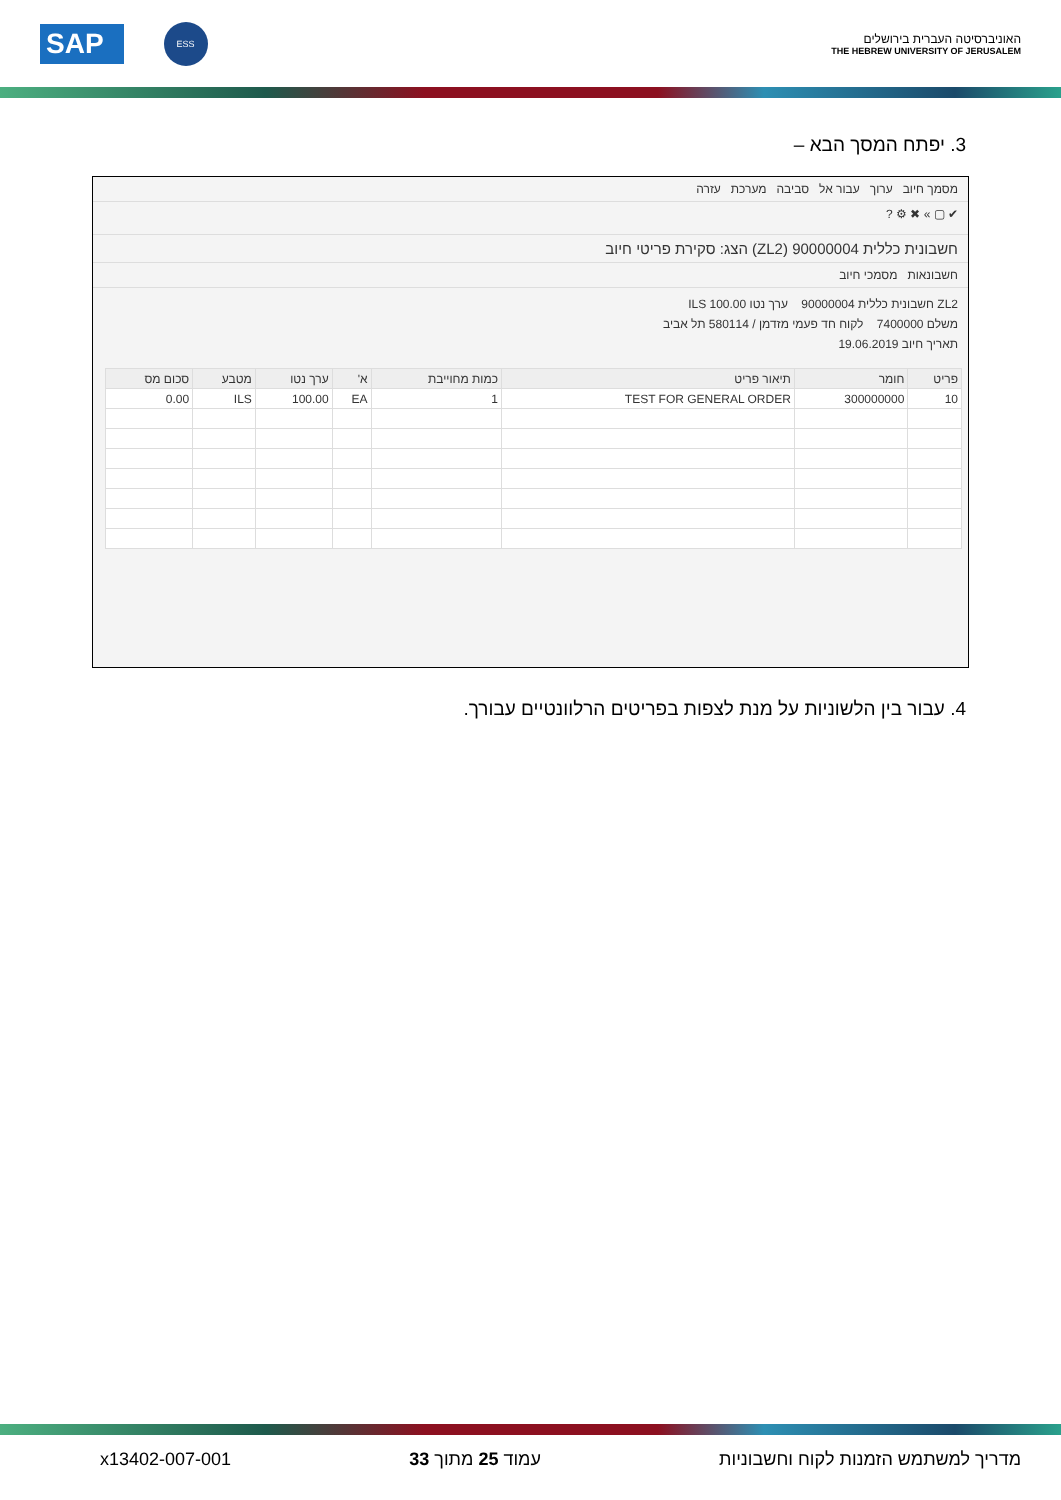SAP ESS
האוניברסיטה העברית בירושלים
THE HEBREW UNIVERSITY OF JERUSALEM
3. יפתח המסך הבא –
מסמך חיוב ערוך עבור אל סביבה מערכת עזרה
✔ ▢ » ✖ ⚙ ?
חשבונית כללית 90000004 (ZL2) הצג: סקירת פריטי חיוב
חשבונאות מסמכי חיוב
ZL2 חשבונית כללית 90000004 ערך נטו 100.00 ILS
משלם 7400000 לקוח חד פעמי מזדמן / 580114 תל אביב
תאריך חיוב 19.06.2019
| פריט | חומר | תיאור פריט | כמות מחוייבת | א' | ערך נטו | מטבע | סכום מס |
| --- | --- | --- | --- | --- | --- | --- | --- |
| 10 | 300000000 | TEST FOR GENERAL ORDER | 1 | EA | 100.00 | ILS | 0.00 |
4. עבור בין הלשוניות על מנת לצפות בפריטים הרלוונטיים עבורך.
מדריך למשתמש הזמנות לקוח וחשבוניות עמוד 25 מתוך 33 x13402-007-001